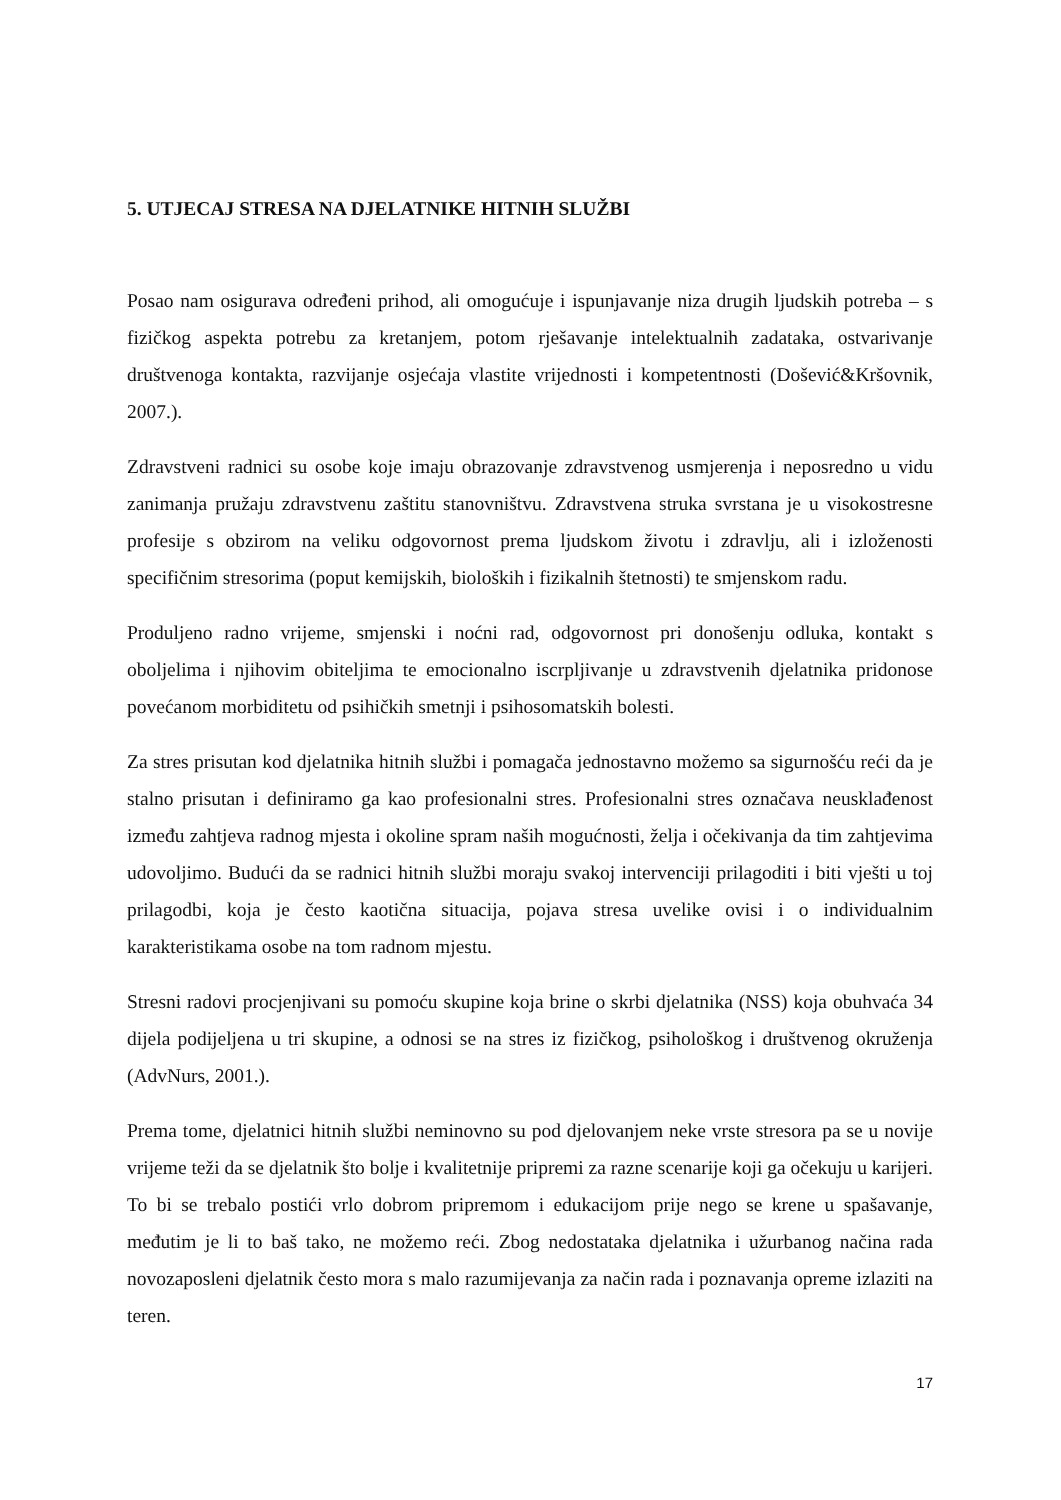5. UTJECAJ STRESA NA DJELATNIKE HITNIH SLUŽBI
Posao nam osigurava određeni prihod, ali omogućuje i ispunjavanje niza drugih ljudskih potreba – s fizičkog aspekta potrebu za kretanjem, potom rješavanje intelektualnih zadataka, ostvarivanje društvenoga kontakta, razvijanje osjećaja vlastite vrijednosti i kompetentnosti (Došević&Kršovnik, 2007.).
Zdravstveni radnici su osobe koje imaju obrazovanje zdravstvenog usmjerenja i neposredno u vidu zanimanja pružaju zdravstvenu zaštitu stanovništvu. Zdravstvena struka svrstana je u visokostresne profesije s obzirom na veliku odgovornost prema ljudskom životu i zdravlju, ali i izloženosti specifičnim stresorima (poput kemijskih, bioloških i fizikalnih štetnosti) te smjenskom radu.
Produljeno radno vrijeme, smjenski i noćni rad, odgovornost pri donošenju odluka, kontakt s oboljelima i njihovim obiteljima te emocionalno iscrpljivanje u zdravstvenih djelatnika pridonose povećanom morbiditetu od psihičkih smetnji i psihosomatskih bolesti.
Za stres prisutan kod djelatnika hitnih službi i pomagača jednostavno možemo sa sigurnošću reći da je stalno prisutan i definiramo ga kao profesionalni stres. Profesionalni stres označava neusklađenost između zahtjeva radnog mjesta i okoline spram naših mogućnosti, želja i očekivanja da tim zahtjevima udovoljimo. Budući da se radnici hitnih službi moraju svakoj intervenciji prilagoditi i biti vješti u toj prilagodbi, koja je često kaotična situacija, pojava stresa uvelike ovisi i o individualnim karakteristikama osobe na tom radnom mjestu.
Stresni radovi procjenjivani su pomoću skupine koja brine o skrbi djelatnika (NSS) koja obuhvaća 34 dijela podijeljena u tri skupine, a odnosi se na stres iz fizičkog, psihološkog i društvenog okruženja (AdvNurs, 2001.).
Prema tome, djelatnici hitnih službi neminovno su pod djelovanjem neke vrste stresora pa se u novije vrijeme teži da se djelatnik što bolje i kvalitetnije pripremi za razne scenarije koji ga očekuju u karijeri. To bi se trebalo postići vrlo dobrom pripremom i edukacijom prije nego se krene u spašavanje, međutim je li to baš tako, ne možemo reći. Zbog nedostataka djelatnika i užurbanog načina rada novozaposleni djelatnik često mora s malo razumijevanja za način rada i poznavanja opreme izlaziti na teren.
17